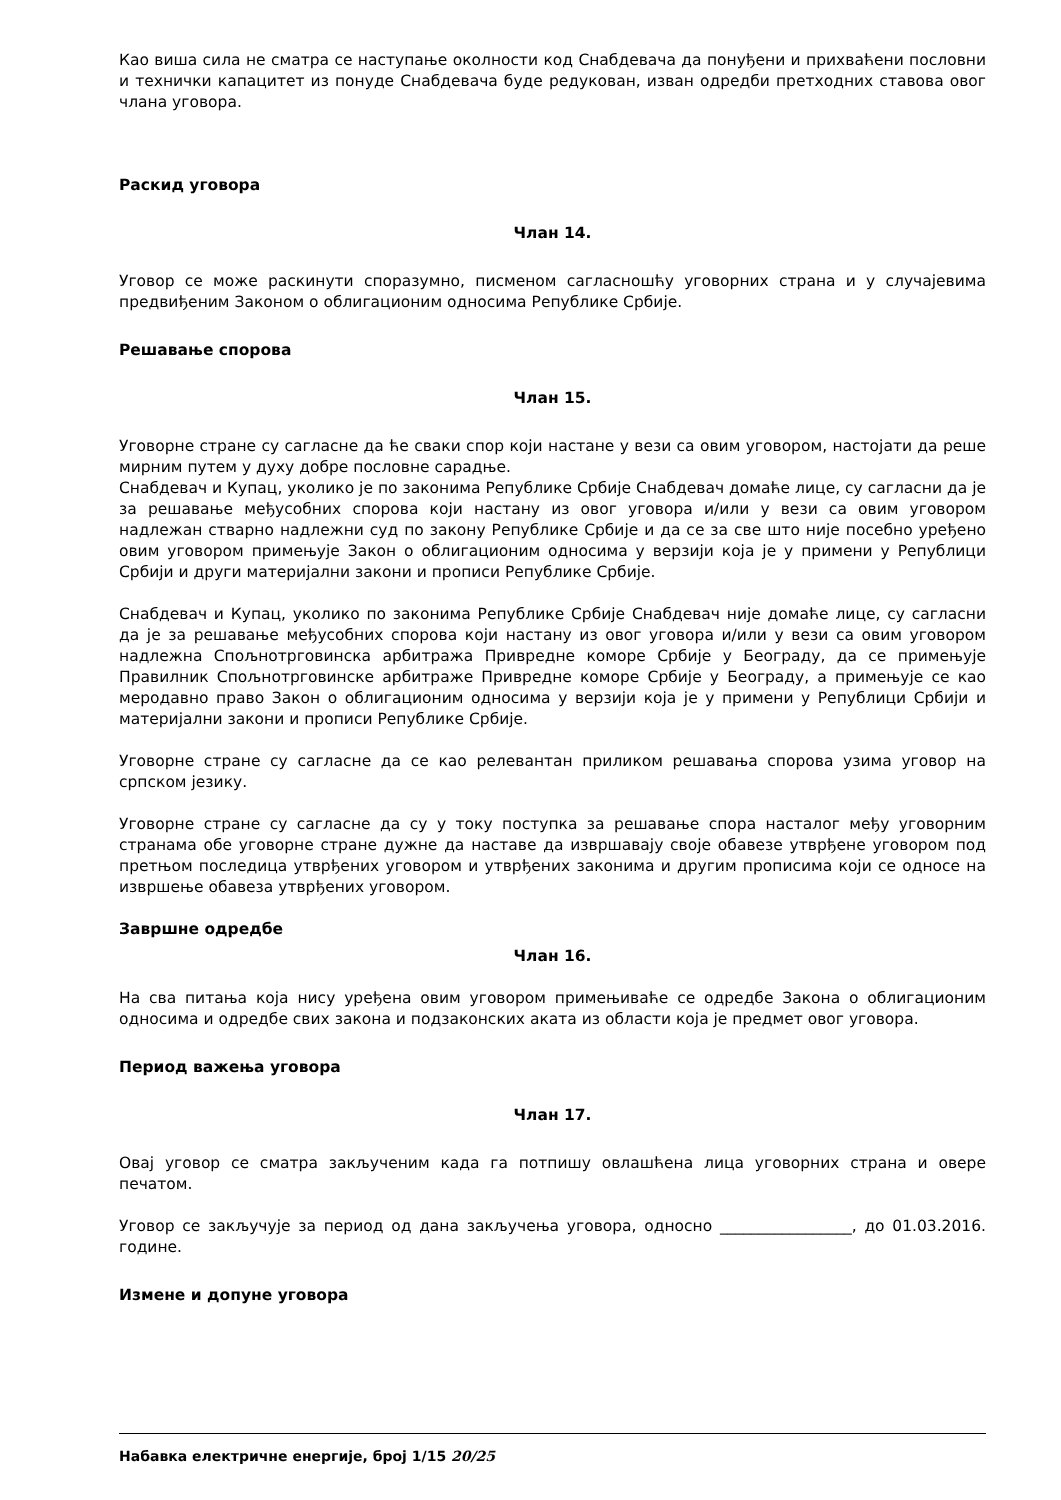Као виша сила не сматра се наступање околности код Снабдевача да понуђени и прихваћени пословни и технички капацитет из понуде Снабдевача буде редукован, изван одредби претходних ставова овог члана уговора.
Раскид уговора
Члан 14.
Уговор се може раскинути споразумно, писменом сагласношћу уговорних страна и у случајевима предвиђеним Законом о облигационим односима Републике Србије.
Решавање спорова
Члан 15.
Уговорне стране су сагласне да ће сваки спор који настане у вези са овим уговором, настојати да реше мирним путем у духу добре пословне сарадње.
Снабдевач и Купац, уколико је по законима Републике Србије Снабдевач домаће лице, су сагласни да је за решавање међусобних спорова који настану из овог уговора и/или у вези са овим уговором надлежан стварно надлежни суд по закону Републике Србије и да се за све што није посебно уређено овим уговором примењује Закон о облигационим односима у верзији која је у примени у Републици Србији и други материјални закони и прописи Републике Србије.
Снабдевач и Купац, уколико по законима Републике Србије Снабдевач није домаће лице, су сагласни да је за решавање међусобних спорова који настану из овог уговора и/или у вези са овим уговором надлежна Спољнотрговинска арбитража Привредне коморе Србије у Београду, да се примењује Правилник Спољнотрговинске арбитраже Привредне коморе Србије у Београду, а примењује се као меродавно право Закон о облигационим односима у верзији која је у примени у Републици Србији и материјални закони и прописи Републике Србије.
Уговорне стране су сагласне да се као релевантан приликом решавања спорова узима уговор на српском језику.
Уговорне стране су сагласне да су у току поступка за решавање спора насталог међу уговорним странама обе уговорне стране дужне да наставе да извршавају своје обавезе утврђене уговором под претњом последица утврђених уговором и утврђених законима и другим прописима који се односе на извршење обавеза утврђених уговором.
Завршне одредбе
Члан 16.
На сва питања која нису уређена овим уговором примењиваће се одредбе Закона о облигационим односима и одредбе свих закона и подзаконских аката из области која је предмет овог уговора.
Период важења уговора
Члан 17.
Овај уговор се сматра закљученим када га потпишу овлашћена лица уговорних страна и овере печатом.
Уговор се закључује за период од дана закључења уговора, односно _________________, до 01.03.2016. године.
Измене и допуне уговора
Набавка електричне енергије, број 1/15 20/25